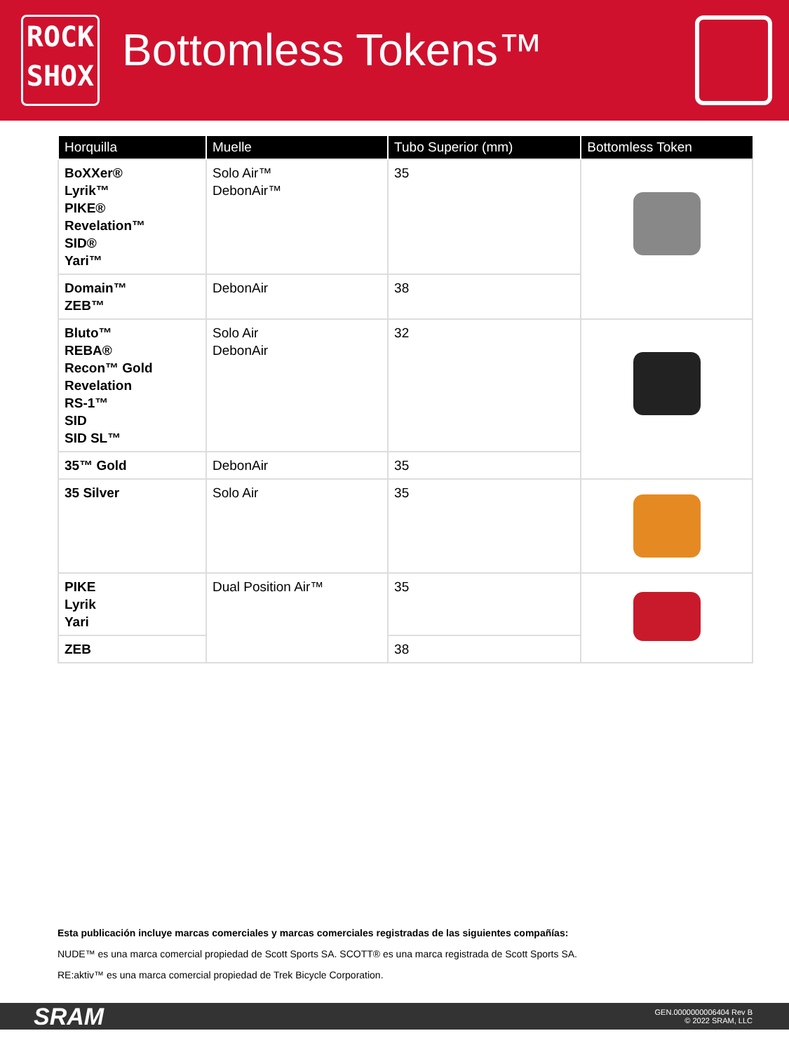ROCK
SHOX
Bottomless Tokens™
| Horquilla | Muelle | Tubo Superior (mm) | Bottomless Token |
| --- | --- | --- | --- |
| BoXXer® Lyrik™ PIKE® Revelation™ SID® Yari™ | Solo Air™ DebonAir™ | 35 | |
| Domain™ ZEB™ | DebonAir | 38 | |
| Bluto™ REBA® Recon™ Gold Revelation RS-1™ SID SID SL™ | Solo Air DebonAir | 32 | |
| 35™ Gold | DebonAir | 35 | |
| 35 Silver | Solo Air | 35 | |
| PIKE Lyrik Yari | Dual Position Air™ | 35 | |
| ZEB | | 38 | |
Esta publicación incluye marcas comerciales y marcas comerciales registradas de las siguientes compañías:
NUDE™ es una marca comercial propiedad de Scott Sports SA. SCOTT® es una marca registrada de Scott Sports SA.
RE:aktiv™ es una marca comercial propiedad de Trek Bicycle Corporation.
SRAM
GEN.0000000006404 Rev B
© 2022 SRAM, LLC